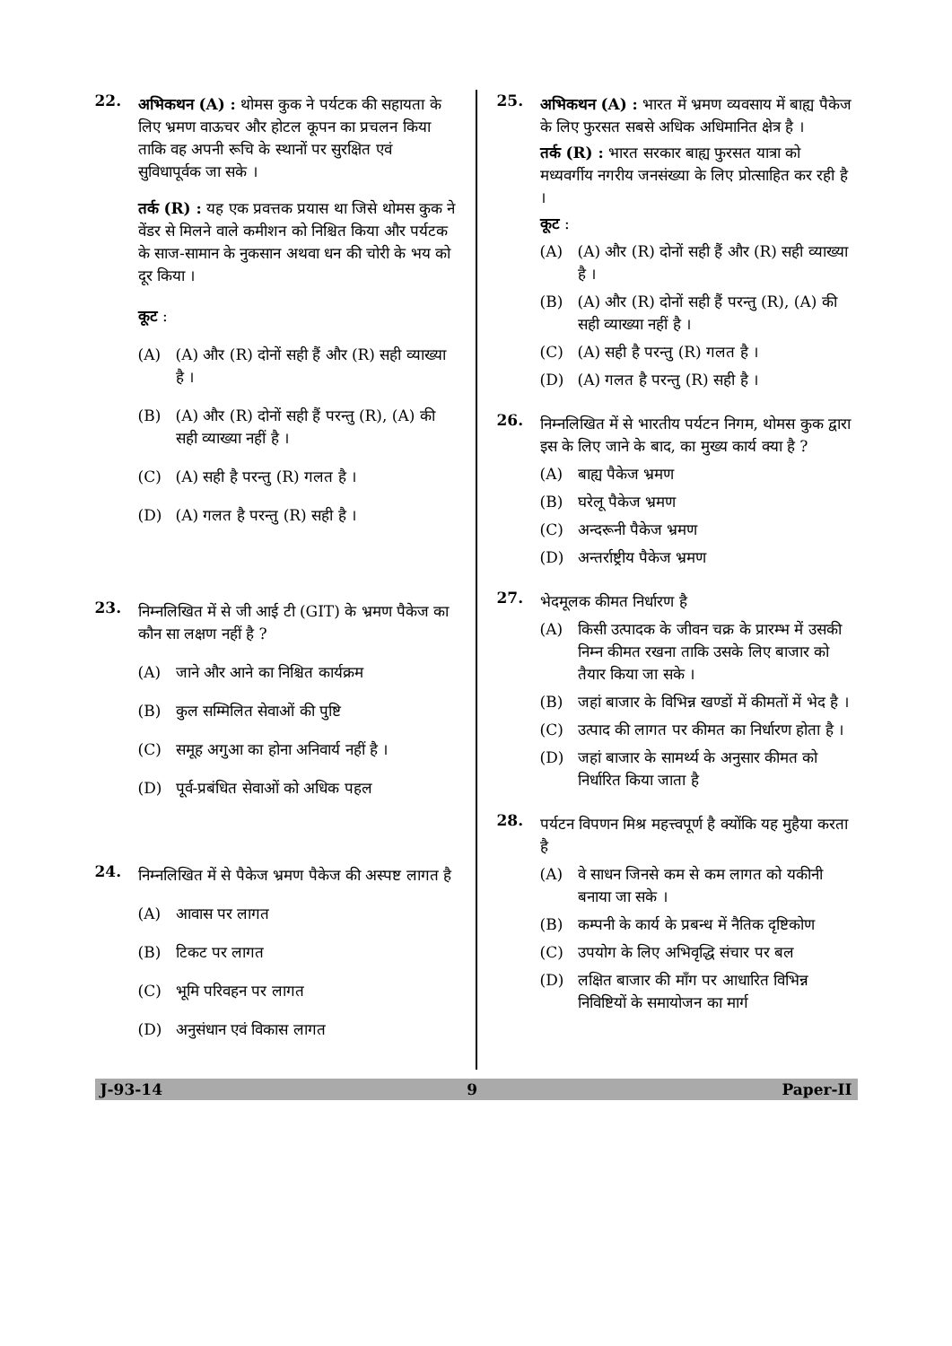22.
अभिकथन (A) : थोमस कुक ने पर्यटक की सहायता के लिए भ्रमण वाऊचर और होटल कूपन का प्रचलन किया ताकि वह अपनी रूचि के स्थानों पर सुरक्षित एवं सुविधापूर्वक जा सके ।
तर्क (R) : यह एक प्रवत्तक प्रयास था जिसे थोमस कुक ने वेंडर से मिलने वाले कमीशन को निश्चित किया और पर्यटक के साज-सामान के नुकसान अथवा धन की चोरी के भय को दूर किया ।
कूट :
(A) (A) और (R) दोनों सही हैं और (R) सही व्याख्या है ।
(B) (A) और (R) दोनों सही हैं परन्तु (R), (A) की सही व्याख्या नहीं है ।
(C) (A) सही है परन्तु (R) गलत है ।
(D) (A) गलत है परन्तु (R) सही है ।
23.
निम्नलिखित में से जी आई टी (GIT) के भ्रमण पैकेज का कौन सा लक्षण नहीं है ?
(A) जाने और आने का निश्चित कार्यक्रम
(B) कुल सम्मिलित सेवाओं की पुष्टि
(C) समूह अगुआ का होना अनिवार्य नहीं है ।
(D) पूर्व-प्रबंधित सेवाओं को अधिक पहल
24.
निम्नलिखित में से पैकेज भ्रमण पैकेज की अस्पष्ट लागत है
(A) आवास पर लागत
(B) टिकट पर लागत
(C) भूमि परिवहन पर लागत
(D) अनुसंधान एवं विकास लागत
25.
अभिकथन (A) : भारत में भ्रमण व्यवसाय में बाह्य पैकेज के लिए फुरसत सबसे अधिक अधिमानित क्षेत्र है ।
तर्क (R) : भारत सरकार बाह्य फुरसत यात्रा को मध्यवर्गीय नगरीय जनसंख्या के लिए प्रोत्साहित कर रही है ।
कूट :
(A) (A) और (R) दोनों सही हैं और (R) सही व्याख्या है ।
(B) (A) और (R) दोनों सही हैं परन्तु (R), (A) की सही व्याख्या नहीं है ।
(C) (A) सही है परन्तु (R) गलत है ।
(D) (A) गलत है परन्तु (R) सही है ।
26.
निम्नलिखित में से भारतीय पर्यटन निगम, थोमस कुक द्वारा इस के लिए जाने के बाद, का मुख्य कार्य क्या है ?
(A) बाह्य पैकेज भ्रमण
(B) घरेलू पैकेज भ्रमण
(C) अन्दरूनी पैकेज भ्रमण
(D) अन्तर्राष्ट्रीय पैकेज भ्रमण
27.
भेदमूलक कीमत निर्धारण है
(A) किसी उत्पादक के जीवन चक्र के प्रारम्भ में उसकी निम्न कीमत रखना ताकि उसके लिए बाजार को तैयार किया जा सके ।
(B) जहां बाजार के विभिन्न खण्डों में कीमतों में भेद है ।
(C) उत्पाद की लागत पर कीमत का निर्धारण होता है ।
(D) जहां बाजार के सामर्थ्य के अनुसार कीमत को निर्धारित किया जाता है
28.
पर्यटन विपणन मिश्र महत्त्वपूर्ण है क्योंकि यह मुहैया करता है
(A) वे साधन जिनसे कम से कम लागत को यकीनी बनाया जा सके ।
(B) कम्पनी के कार्य के प्रबन्ध में नैतिक दृष्टिकोण
(C) उपयोग के लिए अभिवृद्धि संचार पर बल
(D) लक्षित बाजार की माँग पर आधारित विभिन्न निविष्टियों के समायोजन का मार्ग
J-93-14 9 Paper-II